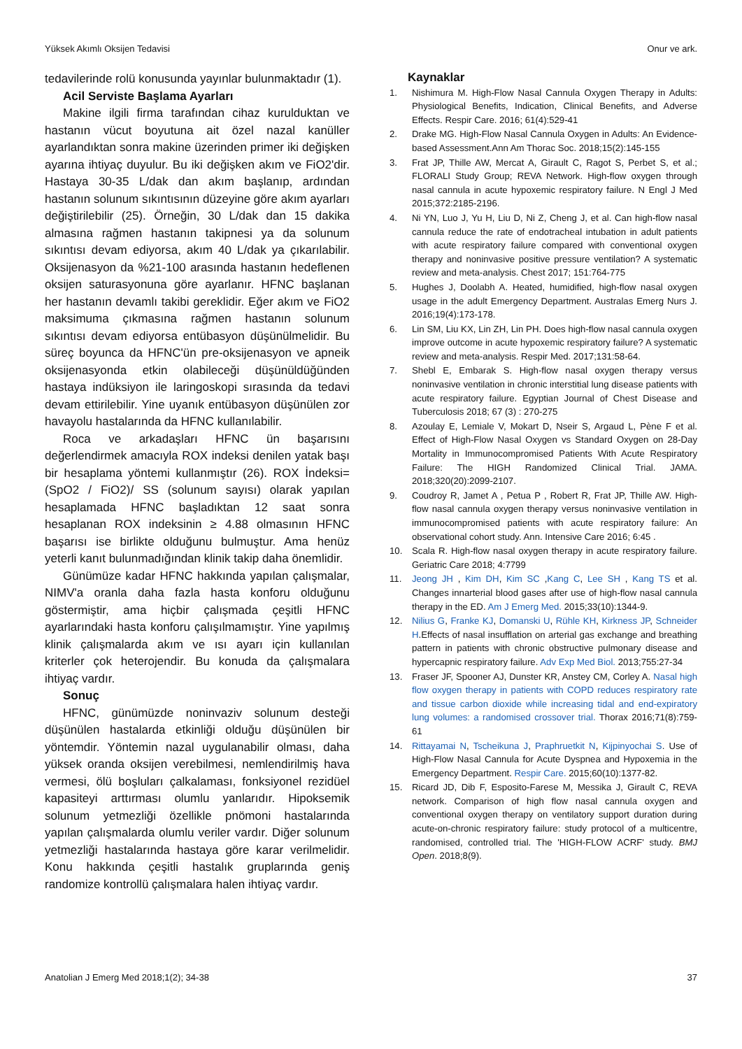Yüksek Akımlı Oksijen Tedavisi Onur ve ark.
tedavilerinde rolü konusunda yayınlar bulunmaktadır (1).
Acil Serviste Başlama Ayarları
Makine ilgili firma tarafından cihaz kurulduktan ve hastanın vücut boyutuna ait özel nazal kanüller ayarlandıktan sonra makine üzerinden primer iki değişken ayarına ihtiyaç duyulur. Bu iki değişken akım ve FiO2'dir. Hastaya 30-35 L/dak dan akım başlanıp, ardından hastanın solunum sıkıntısının düzeyine göre akım ayarları değiştirilebilir (25). Örneğin, 30 L/dak dan 15 dakika almasına rağmen hastanın takipnesi ya da solunum sıkıntısı devam ediyorsa, akım 40 L/dak ya çıkarılabilir. Oksijenasyon da %21-100 arasında hastanın hedeflenen oksijen saturasyonuna göre ayarlanır. HFNC başlanan her hastanın devamlı takibi gereklidir. Eğer akım ve FiO2 maksimuma çıkmasına rağmen hastanın solunum sıkıntısı devam ediyorsa entübasyon düşünülmelidir. Bu süreç boyunca da HFNC'ün pre-oksijenasyon ve apneik oksijenasyonda etkin olabileceği düşünüldüğünden hastaya indüksiyon ile laringoskopi sırasında da tedavi devam ettirilebilir. Yine uyanık entübasyon düşünülen zor havayolu hastalarında da HFNC kullanılabilir.
Roca ve arkadaşları HFNC ün başarısını değerlendirmek amacıyla ROX indeksi denilen yatak başı bir hesaplama yöntemi kullanmıştır (26). ROX İndeksi= (SpO2 / FiO2)/ SS (solunum sayısı) olarak yapılan hesaplamada HFNC başladıktan 12 saat sonra hesaplanan ROX indeksinin ≥ 4.88 olmasının HFNC başarısı ise birlikte olduğunu bulmuştur. Ama henüz yeterli kanıt bulunmadığından klinik takip daha önemlidir.
Günümüze kadar HFNC hakkında yapılan çalışmalar, NIMV'a oranla daha fazla hasta konforu olduğunu göstermiştir, ama hiçbir çalışmada çeşitli HFNC ayarlarındaki hasta konforu çalışılmamıştır. Yine yapılmış klinik çalışmalarda akım ve ısı ayarı için kullanılan kriterler çok heterojendir. Bu konuda da çalışmalara ihtiyaç vardır.
Sonuç
HFNC, günümüzde noninvaziv solunum desteği düşünülen hastalarda etkinliği olduğu düşünülen bir yöntemdir. Yöntemin nazal uygulanabilir olması, daha yüksek oranda oksijen verebilmesi, nemlendirilmiş hava vermesi, ölü boşluları çalkalaması, fonksiyonel rezidüel kapasiteyi arttırması olumlu yanlarıdır. Hipoksemik solunum yetmezliği özellikle pnömoni hastalarında yapılan çalışmalarda olumlu veriler vardır. Diğer solunum yetmezliği hastalarında hastaya göre karar verilmelidir. Konu hakkında çeşitli hastalık gruplarında geniş randomize kontrollü çalışmalara halen ihtiyaç vardır.
Kaynaklar
1. Nishimura M. High-Flow Nasal Cannula Oxygen Therapy in Adults: Physiological Benefits, Indication, Clinical Benefits, and Adverse Effects. Respir Care. 2016; 61(4):529-41
2. Drake MG. High-Flow Nasal Cannula Oxygen in Adults: An Evidence-based Assessment.Ann Am Thorac Soc. 2018;15(2):145-155
3. Frat JP, Thille AW, Mercat A, Girault C, Ragot S, Perbet S, et al.; FLORALI Study Group; REVA Network. High-flow oxygen through nasal cannula in acute hypoxemic respiratory failure. N Engl J Med 2015;372:2185-2196.
4. Ni YN, Luo J, Yu H, Liu D, Ni Z, Cheng J, et al. Can high-flow nasal cannula reduce the rate of endotracheal intubation in adult patients with acute respiratory failure compared with conventional oxygen therapy and noninvasive positive pressure ventilation? A systematic review and meta-analysis. Chest 2017; 151:764-775
5. Hughes J, Doolabh A. Heated, humidified, high-flow nasal oxygen usage in the adult Emergency Department. Australas Emerg Nurs J. 2016;19(4):173-178.
6. Lin SM, Liu KX, Lin ZH, Lin PH. Does high-flow nasal cannula oxygen improve outcome in acute hypoxemic respiratory failure? A systematic review and meta-analysis. Respir Med. 2017;131:58-64.
7. Shebl E, Embarak S. High-flow nasal oxygen therapy versus noninvasive ventilation in chronic interstitial lung disease patients with acute respiratory failure. Egyptian Journal of Chest Disease and Tuberculosis 2018; 67 (3) : 270-275
8. Azoulay E, Lemiale V, Mokart D, Nseir S, Argaud L, Pène F et al. Effect of High-Flow Nasal Oxygen vs Standard Oxygen on 28-Day Mortality in Immunocompromised Patients With Acute Respiratory Failure: The HIGH Randomized Clinical Trial. JAMA. 2018;320(20):2099-2107.
9. Coudroy R, Jamet A , Petua P , Robert R, Frat JP, Thille AW. High-flow nasal cannula oxygen therapy versus noninvasive ventilation in immunocompromised patients with acute respiratory failure: An observational cohort study. Ann. Intensive Care 2016; 6:45 .
10. Scala R. High-flow nasal oxygen therapy in acute respiratory failure. Geriatric Care 2018; 4:7799
11. Jeong JH , Kim DH, Kim SC ,Kang C, Lee SH , Kang TS et al. Changes innarterial blood gases after use of high-flow nasal cannula therapy in the ED. Am J Emerg Med. 2015;33(10):1344-9.
12. Nilius G, Franke KJ, Domanski U, Rühle KH, Kirkness JP, Schneider H.Effects of nasal insufflation on arterial gas exchange and breathing pattern in patients with chronic obstructive pulmonary disease and hypercapnic respiratory failure. Adv Exp Med Biol. 2013;755:27-34
13. Fraser JF, Spooner AJ, Dunster KR, Anstey CM, Corley A. Nasal high flow oxygen therapy in patients with COPD reduces respiratory rate and tissue carbon dioxide while increasing tidal and end-expiratory lung volumes: a randomised crossover trial. Thorax 2016;71(8):759-61
14. Rittayamai N, Tscheikuna J, Praphruetkit N, Kijpinyochai S. Use of High-Flow Nasal Cannula for Acute Dyspnea and Hypoxemia in the Emergency Department. Respir Care. 2015;60(10):1377-82.
15. Ricard JD, Dib F, Esposito-Farese M, Messika J, Girault C, REVA network. Comparison of high flow nasal cannula oxygen and conventional oxygen therapy on ventilatory support duration during acute-on-chronic respiratory failure: study protocol of a multicentre, randomised, controlled trial. The 'HIGH-FLOW ACRF' study. BMJ Open. 2018;8(9).
Anatolian J Emerg Med 2018;1(2); 34-38 37